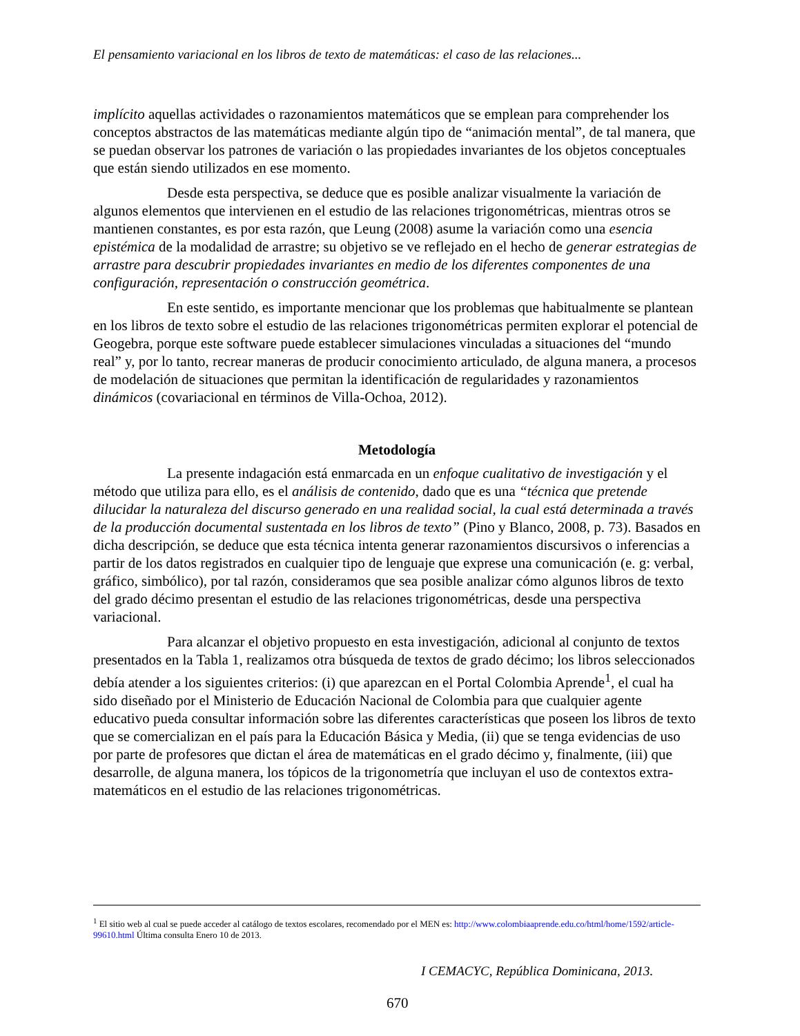El pensamiento variacional en los libros de texto de matemáticas: el caso de las relaciones...
implícito aquellas actividades o razonamientos matemáticos que se emplean para comprehender los conceptos abstractos de las matemáticas mediante algún tipo de “animación mental”, de tal manera, que se puedan observar los patrones de variación o las propiedades invariantes de los objetos conceptuales que están siendo utilizados en ese momento.
Desde esta perspectiva, se deduce que es posible analizar visualmente la variación de algunos elementos que intervienen en el estudio de las relaciones trigonométricas, mientras otros se mantienen constantes, es por esta razón, que Leung (2008) asume la variación como una esencia epistémica de la modalidad de arrastre; su objetivo se ve reflejado en el hecho de generar estrategias de arrastre para descubrir propiedades invariantes en medio de los diferentes componentes de una configuración, representación o construcción geométrica.
En este sentido, es importante mencionar que los problemas que habitualmente se plantean en los libros de texto sobre el estudio de las relaciones trigonométricas permiten explorar el potencial de Geogebra, porque este software puede establecer simulaciones vinculadas a situaciones del “mundo real” y, por lo tanto, recrear maneras de producir conocimiento articulado, de alguna manera, a procesos de modelación de situaciones que permitan la identificación de regularidades y razonamientos dinámicos (covariacional en términos de Villa-Ochoa, 2012).
Metodología
La presente indagación está enmarcada en un enfoque cualitativo de investigación y el método que utiliza para ello, es el análisis de contenido, dado que es una “técnica que pretende dilucidar la naturaleza del discurso generado en una realidad social, la cual está determinada a través de la producción documental sustentada en los libros de texto” (Pino y Blanco, 2008, p. 73). Basados en dicha descripción, se deduce que esta técnica intenta generar razonamientos discursivos o inferencias a partir de los datos registrados en cualquier tipo de lenguaje que exprese una comunicación (e. g: verbal, gráfico, simbólico), por tal razón, consideramos que sea posible analizar cómo algunos libros de texto del grado décimo presentan el estudio de las relaciones trigonométricas, desde una perspectiva variacional.
Para alcanzar el objetivo propuesto en esta investigación, adicional al conjunto de textos presentados en la Tabla 1, realizamos otra búsqueda de textos de grado décimo; los libros seleccionados debía atender a los siguientes criterios: (i) que aparezcan en el Portal Colombia Aprende<sup>1</sup>, el cual ha sido diseñado por el Ministerio de Educación Nacional de Colombia para que cualquier agente educativo pueda consultar información sobre las diferentes características que poseen los libros de texto que se comercializan en el país para la Educación Básica y Media, (ii) que se tenga evidencias de uso por parte de profesores que dictan el área de matemáticas en el grado décimo y, finalmente, (iii) que desarrolle, de alguna manera, los tópicos de la trigonometría que incluyan el uso de contextos extra-matemáticos en el estudio de las relaciones trigonométricas.
<sup>1</sup> El sitio web al cual se puede acceder al catálogo de textos escolares, recomendado por el MEN es: http://www.colombiaaprende.edu.co/html/home/1592/article-99610.html Última consulta Enero 10 de 2013.
I CEMACYC, República Dominicana, 2013.
670